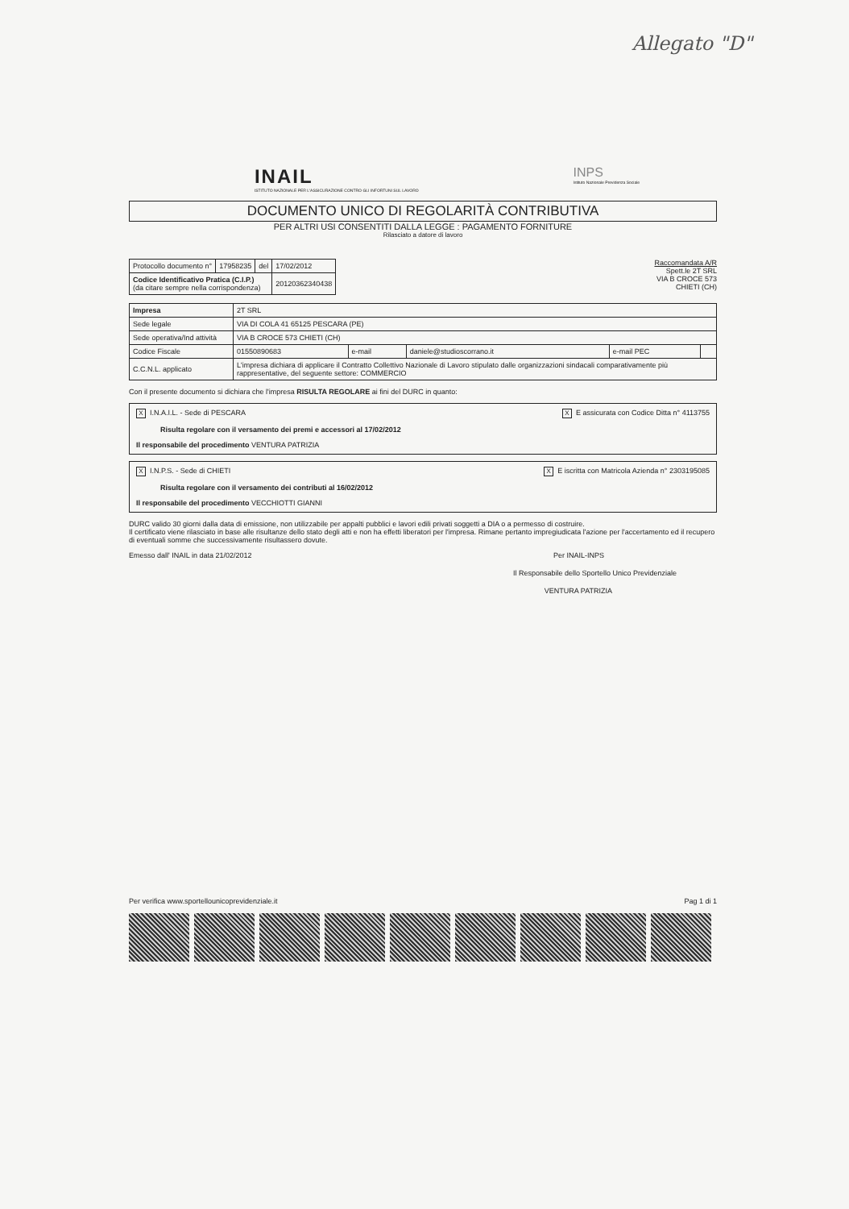Allegato "D"
INAIL
ISTITUTO NAZIONALE PER L'ASSICURAZIONE CONTRO GLI INFORTUNI SUL LAVORO
INPS
Istituto Nazionale Previdenza Sociale
DOCUMENTO UNICO DI REGOLARITÀ CONTRIBUTIVA
PER ALTRI USI CONSENTITI DALLA LEGGE : PAGAMENTO FORNITURE
Rilasciato a datore di lavoro
| Protocollo documento n° | 17958235 | del | 17/02/2012 |
| Codice Identificativo Pratica (C.I.P.) (da citare sempre nella corrispondenza) | | | 20120362340438 |
Raccomandata A/R
Spett.le 2T SRL
VIA B CROCE 573
CHIETI (CH)
| Impresa | 2T SRL | | | | |
| Sede legale | VIA DI COLA 41 65125 PESCARA (PE) | | | | |
| Sede operativa/Ind attività | VIA B CROCE 573 CHIETI (CH) | | | | |
| Codice Fiscale | 01550890683 | e-mail | daniele@studioscorrano.it | e-mail PEC | |
| C.C.N.L. applicato | L'impresa dichiara di applicare il Contratto Collettivo Nazionale di Lavoro stipulato dalle organizzazioni sindacali comparativamente più rappresentative, del seguente settore: COMMERCIO | | | | |
Con il presente documento si dichiara che l'impresa RISULTA REGOLARE ai fini del DURC in quanto:
X I.N.A.I.L. - Sede di PESCARA X E assicurata con Codice Ditta n° 4113755
Risulta regolare con il versamento dei premi e accessori al 17/02/2012
Il responsabile del procedimento VENTURA PATRIZIA
X I.N.P.S. - Sede di CHIETI X E iscritta con Matricola Azienda n° 2303195085
Risulta regolare con il versamento dei contributi al 16/02/2012
Il responsabile del procedimento VECCHIOTTI GIANNI
DURC valido 30 giorni dalla data di emissione, non utilizzabile per appalti pubblici e lavori edili privati soggetti a DIA o a permesso di costruire.
Il certificato viene rilasciato in base alle risultanze dello stato degli atti e non ha effetti liberatori per l'impresa. Rimane pertanto impregiudicata l'azione per l'accertamento ed il recupero di eventuali somme che successivamente risultassero dovute.
Emesso dall' INAIL in data 21/02/2012 Per INAIL-INPS
Il Responsabile dello Sportello Unico Previdenziale
VENTURA PATRIZIA
Per verifica www.sportellounicoprevidenziale.it Pag 1 di 1